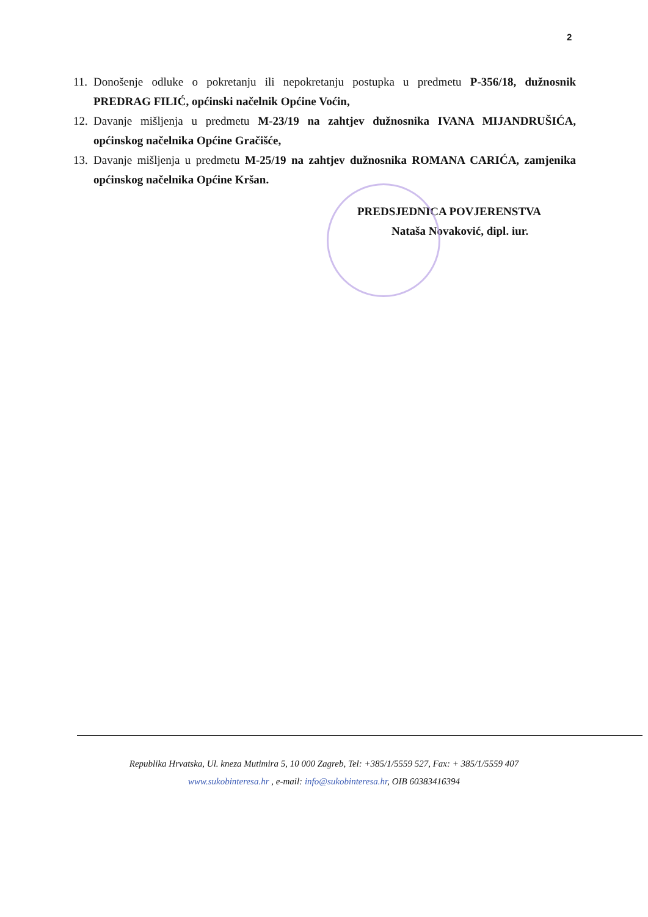2
11. Donošenje odluke o pokretanju ili nepokretanju postupka u predmetu P-356/18, dužnosnik PREDRAG FILIĆ, općinski načelnik Općine Voćin,
12. Davanje mišljenja u predmetu M-23/19 na zahtjev dužnosnika IVANA MIJANDRUŠIĆA, općinskog načelnika Općine Gračišće,
13. Davanje mišljenja u predmetu M-25/19 na zahtjev dužnosnika ROMANA CARIĆA, zamjenika općinskog načelnika Općine Kršan.
PREDSJEDNICA POVJERENSTVA
Nataša Novaković, dipl. iur.
Republika Hrvatska, Ul. kneza Mutimira 5, 10 000 Zagreb, Tel: +385/1/5559 527, Fax: + 385/1/5559 407
www.sukobinteresa.hr , e-mail: info@sukobinteresa.hr, OIB 60383416394